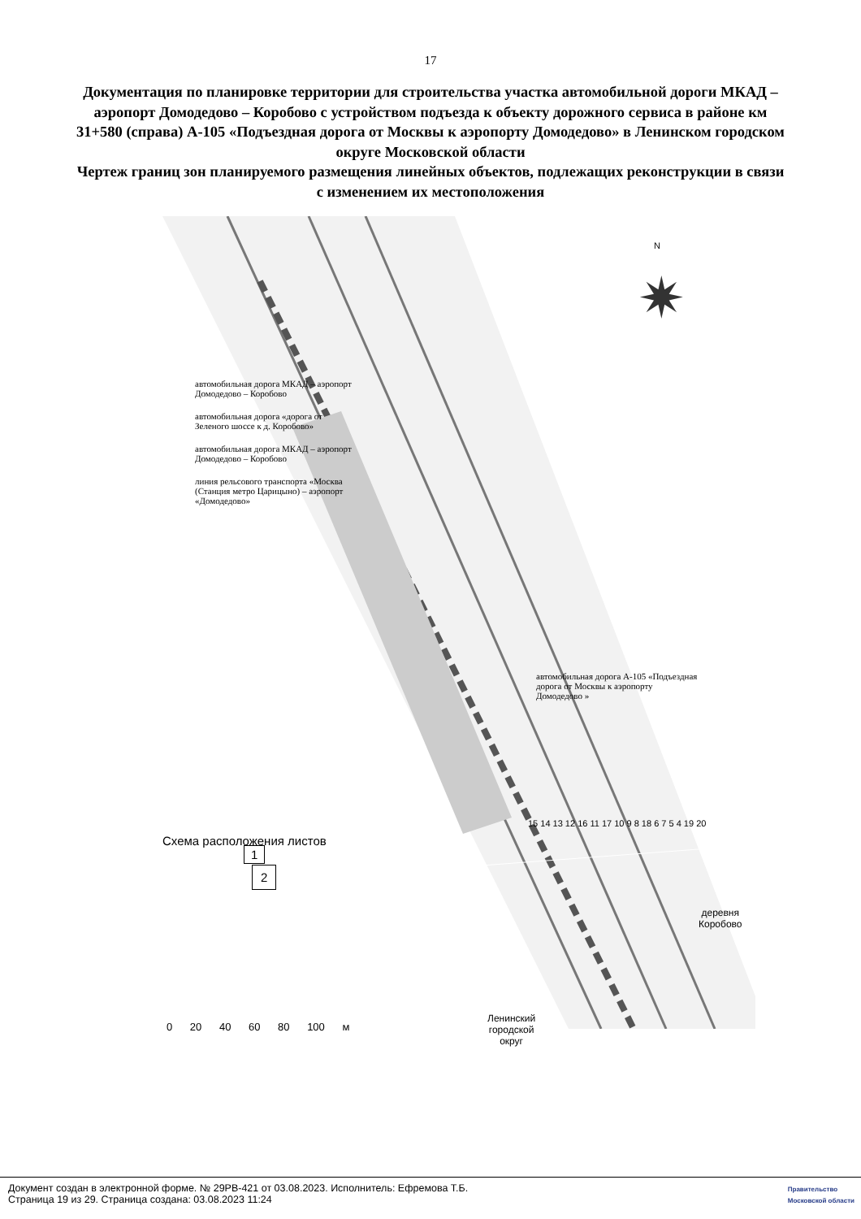17
Документация по планировке территории для строительства участка автомобильной дороги МКАД – аэропорт Домодедово – Коробово с устройством подъезда к объекту дорожного сервиса в районе км 31+580 (справа) А-105 «Подъездная дорога от Москвы к аэропорту Домодедово» в Ленинском городском округе Московской области
Чертеж границ зон планируемого размещения линейных объектов, подлежащих реконструкции в связи с изменением их местоположения
N
✷
Схема расположения листов
1
2
0 20 40 60 80 100 м
Ленинский
городской
округ
деревня
Коробово
15 14 13 12 16 11 17 10 9 8 18 6 7 5 4 19 20
автомобильная дорога МКАД – аэропорт Домодедово – Коробово
автомобильная дорога «дорога от Зеленого шоссе к д. Коробово»
автомобильная дорога МКАД – аэропорт Домодедово – Коробово
линия рельсового транспорта «Москва (Станция метро Царицыно) – аэропорт «Домодедово»
автомобильная дорога А-105 «Подъездная дорога от Москвы к аэропорту Домодедово »
Документ создан в электронной форме. № 29РВ-421 от 03.08.2023. Исполнитель: Ефремова Т.Б.
Страница 19 из 29. Страница создана: 03.08.2023 11:24
Правительство
Московской области